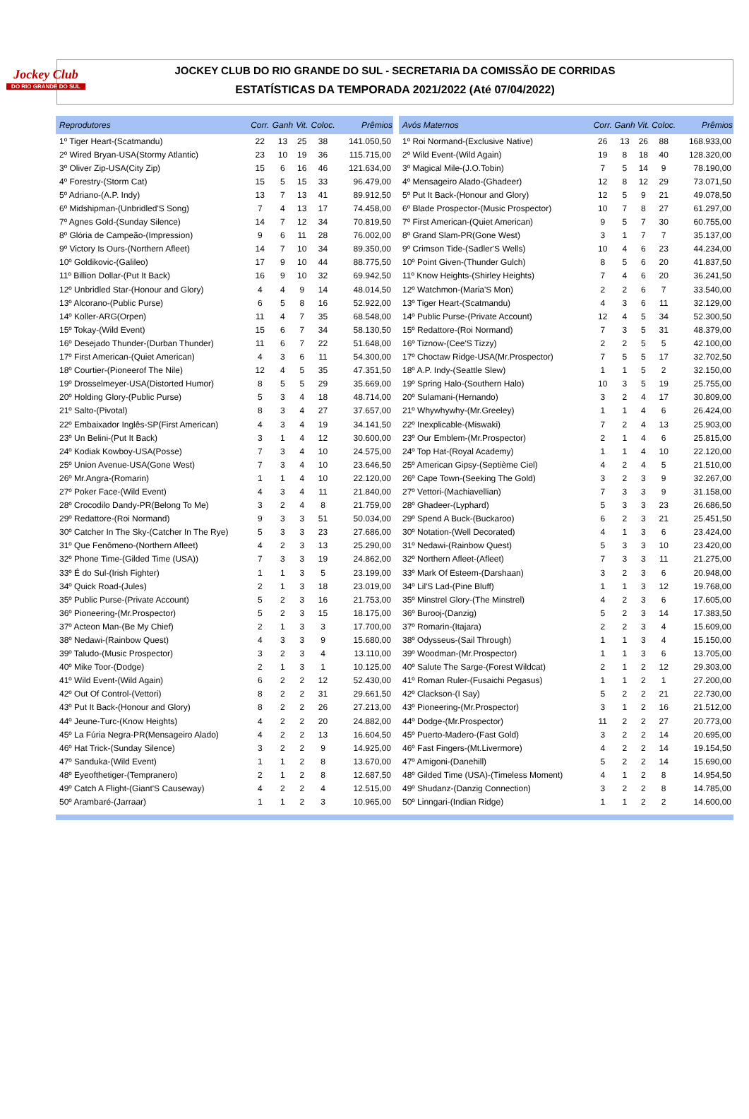Jockey Club
DO RIO GRANDE DO SUL
JOCKEY CLUB DO RIO GRANDE DO SUL - SECRETARIA DA COMISSÃO DE CORRIDAS
ESTATÍSTICAS DA TEMPORADA 2021/2022 (Até 07/04/2022)
| Reprodutores | Corr. | Ganh | Vit. | Coloc. | Prêmios |
| --- | --- | --- | --- | --- | --- |
| 1º Tiger Heart-(Scatmandu) | 22 | 13 | 25 | 38 | 141.050,50 |
| 2º Wired Bryan-USA(Stormy Atlantic) | 23 | 10 | 19 | 36 | 115.715,00 |
| 3º Oliver Zip-USA(City Zip) | 15 | 6 | 16 | 46 | 121.634,00 |
| 4º Forestry-(Storm Cat) | 15 | 5 | 15 | 33 | 96.479,00 |
| 5º Adriano-(A.P. Indy) | 13 | 7 | 13 | 41 | 89.912,50 |
| 6º Midshipman-(Unbridled'S Song) | 7 | 4 | 13 | 17 | 74.458,00 |
| 7º Agnes Gold-(Sunday Silence) | 14 | 7 | 12 | 34 | 70.819,50 |
| 8º Glória de Campeão-(Impression) | 9 | 6 | 11 | 28 | 76.002,00 |
| 9º Victory Is Ours-(Northern Afleet) | 14 | 7 | 10 | 34 | 89.350,00 |
| 10º Goldikovic-(Galileo) | 17 | 9 | 10 | 44 | 88.775,50 |
| 11º Billion Dollar-(Put It Back) | 16 | 9 | 10 | 32 | 69.942,50 |
| 12º Unbridled Star-(Honour and Glory) | 4 | 4 | 9 | 14 | 48.014,50 |
| 13º Alcorano-(Public Purse) | 6 | 5 | 8 | 16 | 52.922,00 |
| 14º Koller-ARG(Orpen) | 11 | 4 | 7 | 35 | 68.548,00 |
| 15º Tokay-(Wild Event) | 15 | 6 | 7 | 34 | 58.130,50 |
| 16º Desejado Thunder-(Durban Thunder) | 11 | 6 | 7 | 22 | 51.648,00 |
| 17º First American-(Quiet American) | 4 | 3 | 6 | 11 | 54.300,00 |
| 18º Courtier-(Pioneerof The Nile) | 12 | 4 | 5 | 35 | 47.351,50 |
| 19º Drosselmeyer-USA(Distorted Humor) | 8 | 5 | 5 | 29 | 35.669,00 |
| 20º Holding Glory-(Public Purse) | 5 | 3 | 4 | 18 | 48.714,00 |
| 21º Salto-(Pivotal) | 8 | 3 | 4 | 27 | 37.657,00 |
| 22º Embaixador Inglês-SP(First American) | 4 | 3 | 4 | 19 | 34.141,50 |
| 23º Un Belini-(Put It Back) | 3 | 1 | 4 | 12 | 30.600,00 |
| 24º Kodiak Kowboy-USA(Posse) | 7 | 3 | 4 | 10 | 24.575,00 |
| 25º Union Avenue-USA(Gone West) | 7 | 3 | 4 | 10 | 23.646,50 |
| 26º Mr.Angra-(Romarin) | 1 | 1 | 4 | 10 | 22.120,00 |
| 27º Poker Face-(Wild Event) | 4 | 3 | 4 | 11 | 21.840,00 |
| 28º Crocodilo Dandy-PR(Belong To Me) | 3 | 2 | 4 | 8 | 21.759,00 |
| 29º Redattore-(Roi Normand) | 9 | 3 | 3 | 51 | 50.034,00 |
| 30º Catcher In The Sky-(Catcher In The Rye) | 5 | 3 | 3 | 23 | 27.686,00 |
| 31º Que Fenômeno-(Northern Afleet) | 4 | 2 | 3 | 13 | 25.290,00 |
| 32º Phone Time-(Gilded Time (USA)) | 7 | 3 | 3 | 19 | 24.862,00 |
| 33º É do Sul-(Irish Fighter) | 1 | 1 | 3 | 5 | 23.199,00 |
| 34º Quick Road-(Jules) | 2 | 1 | 3 | 18 | 23.019,00 |
| 35º Public Purse-(Private Account) | 5 | 2 | 3 | 16 | 21.753,00 |
| 36º Pioneering-(Mr.Prospector) | 5 | 2 | 3 | 15 | 18.175,00 |
| 37º Acteon Man-(Be My Chief) | 2 | 1 | 3 | 3 | 17.700,00 |
| 38º Nedawi-(Rainbow Quest) | 4 | 3 | 3 | 9 | 15.680,00 |
| 39º Taludo-(Music Prospector) | 3 | 2 | 3 | 4 | 13.110,00 |
| 40º Mike Toor-(Dodge) | 2 | 1 | 3 | 1 | 10.125,00 |
| 41º Wild Event-(Wild Again) | 6 | 2 | 2 | 12 | 52.430,00 |
| 42º Out Of Control-(Vettori) | 8 | 2 | 2 | 31 | 29.661,50 |
| 43º Put It Back-(Honour and Glory) | 8 | 2 | 2 | 26 | 27.213,00 |
| 44º Jeune-Turc-(Know Heights) | 4 | 2 | 2 | 20 | 24.882,00 |
| 45º La Fúria Negra-PR(Mensageiro Alado) | 4 | 2 | 2 | 13 | 16.604,50 |
| 46º Hat Trick-(Sunday Silence) | 3 | 2 | 2 | 9 | 14.925,00 |
| 47º Sanduka-(Wild Event) | 1 | 1 | 2 | 8 | 13.670,00 |
| 48º Eyeofthetiger-(Tempranero) | 2 | 1 | 2 | 8 | 12.687,50 |
| 49º Catch A Flight-(Giant'S Causeway) | 4 | 2 | 2 | 4 | 12.515,00 |
| 50º Arambaré-(Jarraar) | 1 | 1 | 2 | 3 | 10.965,00 |
| Avós Maternos | Corr. | Ganh | Vit. | Coloc. | Prêmios |
| --- | --- | --- | --- | --- | --- |
| 1º Roi Normand-(Exclusive Native) | 26 | 13 | 26 | 88 | 168.933,00 |
| 2º Wild Event-(Wild Again) | 19 | 8 | 18 | 40 | 128.320,00 |
| 3º Magical Mile-(J.O.Tobin) | 7 | 5 | 14 | 9 | 78.190,00 |
| 4º Mensageiro Alado-(Ghadeer) | 12 | 8 | 12 | 29 | 73.071,50 |
| 5º Put It Back-(Honour and Glory) | 12 | 5 | 9 | 21 | 49.078,50 |
| 6º Blade Prospector-(Music Prospector) | 10 | 7 | 8 | 27 | 61.297,00 |
| 7º First American-(Quiet American) | 9 | 5 | 7 | 30 | 60.755,00 |
| 8º Grand Slam-PR(Gone West) | 3 | 1 | 7 | 7 | 35.137,00 |
| 9º Crimson Tide-(Sadler'S Wells) | 10 | 4 | 6 | 23 | 44.234,00 |
| 10º Point Given-(Thunder Gulch) | 8 | 5 | 6 | 20 | 41.837,50 |
| 11º Know Heights-(Shirley Heights) | 7 | 4 | 6 | 20 | 36.241,50 |
| 12º Watchmon-(Maria'S Mon) | 2 | 2 | 6 | 7 | 33.540,00 |
| 13º Tiger Heart-(Scatmandu) | 4 | 3 | 6 | 11 | 32.129,00 |
| 14º Public Purse-(Private Account) | 12 | 4 | 5 | 34 | 52.300,50 |
| 15º Redattore-(Roi Normand) | 7 | 3 | 5 | 31 | 48.379,00 |
| 16º Tiznow-(Cee'S Tizzy) | 2 | 2 | 5 | 5 | 42.100,00 |
| 17º Choctaw Ridge-USA(Mr.Prospector) | 7 | 5 | 5 | 17 | 32.702,50 |
| 18º A.P. Indy-(Seattle Slew) | 1 | 1 | 5 | 2 | 32.150,00 |
| 19º Spring Halo-(Southern Halo) | 10 | 3 | 5 | 19 | 25.755,00 |
| 20º Sulamani-(Hernando) | 3 | 2 | 4 | 17 | 30.809,00 |
| 21º Whywhywhy-(Mr.Greeley) | 1 | 1 | 4 | 6 | 26.424,00 |
| 22º Inexplicable-(Miswaki) | 7 | 2 | 4 | 13 | 25.903,00 |
| 23º Our Emblem-(Mr.Prospector) | 2 | 1 | 4 | 6 | 25.815,00 |
| 24º Top Hat-(Royal Academy) | 1 | 1 | 4 | 10 | 22.120,00 |
| 25º American Gipsy-(Septième Ciel) | 4 | 2 | 4 | 5 | 21.510,00 |
| 26º Cape Town-(Seeking The Gold) | 3 | 2 | 3 | 9 | 32.267,00 |
| 27º Vettori-(Machiavellian) | 7 | 3 | 3 | 9 | 31.158,00 |
| 28º Ghadeer-(Lyphard) | 5 | 3 | 3 | 23 | 26.686,50 |
| 29º Spend A Buck-(Buckaroo) | 6 | 2 | 3 | 21 | 25.451,50 |
| 30º Notation-(Well Decorated) | 4 | 1 | 3 | 6 | 23.424,00 |
| 31º Nedawi-(Rainbow Quest) | 5 | 3 | 3 | 10 | 23.420,00 |
| 32º Northern Afleet-(Afleet) | 7 | 3 | 3 | 11 | 21.275,00 |
| 33º Mark Of Esteem-(Darshaan) | 3 | 2 | 3 | 6 | 20.948,00 |
| 34º Lil'S Lad-(Pine Bluff) | 1 | 1 | 3 | 12 | 19.768,00 |
| 35º Minstrel Glory-(The Minstrel) | 4 | 2 | 3 | 6 | 17.605,00 |
| 36º Burooj-(Danzig) | 5 | 2 | 3 | 14 | 17.383,50 |
| 37º Romarin-(Itajara) | 2 | 2 | 3 | 4 | 15.609,00 |
| 38º Odysseus-(Sail Through) | 1 | 1 | 3 | 4 | 15.150,00 |
| 39º Woodman-(Mr.Prospector) | 1 | 1 | 3 | 6 | 13.705,00 |
| 40º Salute The Sarge-(Forest Wildcat) | 2 | 1 | 2 | 12 | 29.303,00 |
| 41º Roman Ruler-(Fusaichi Pegasus) | 1 | 1 | 2 | 1 | 27.200,00 |
| 42º Clackson-(I Say) | 5 | 2 | 2 | 21 | 22.730,00 |
| 43º Pioneering-(Mr.Prospector) | 3 | 1 | 2 | 16 | 21.512,00 |
| 44º Dodge-(Mr.Prospector) | 11 | 2 | 2 | 27 | 20.773,00 |
| 45º Puerto-Madero-(Fast Gold) | 3 | 2 | 2 | 14 | 20.695,00 |
| 46º Fast Fingers-(Mt.Livermore) | 4 | 2 | 2 | 14 | 19.154,50 |
| 47º Amigoni-(Danehill) | 5 | 2 | 2 | 14 | 15.690,00 |
| 48º Gilded Time (USA)-(Timeless Moment) | 4 | 1 | 2 | 8 | 14.954,50 |
| 49º Shudanz-(Danzig Connection) | 3 | 2 | 2 | 8 | 14.785,00 |
| 50º Linngari-(Indian Ridge) | 1 | 1 | 2 | 2 | 14.600,00 |